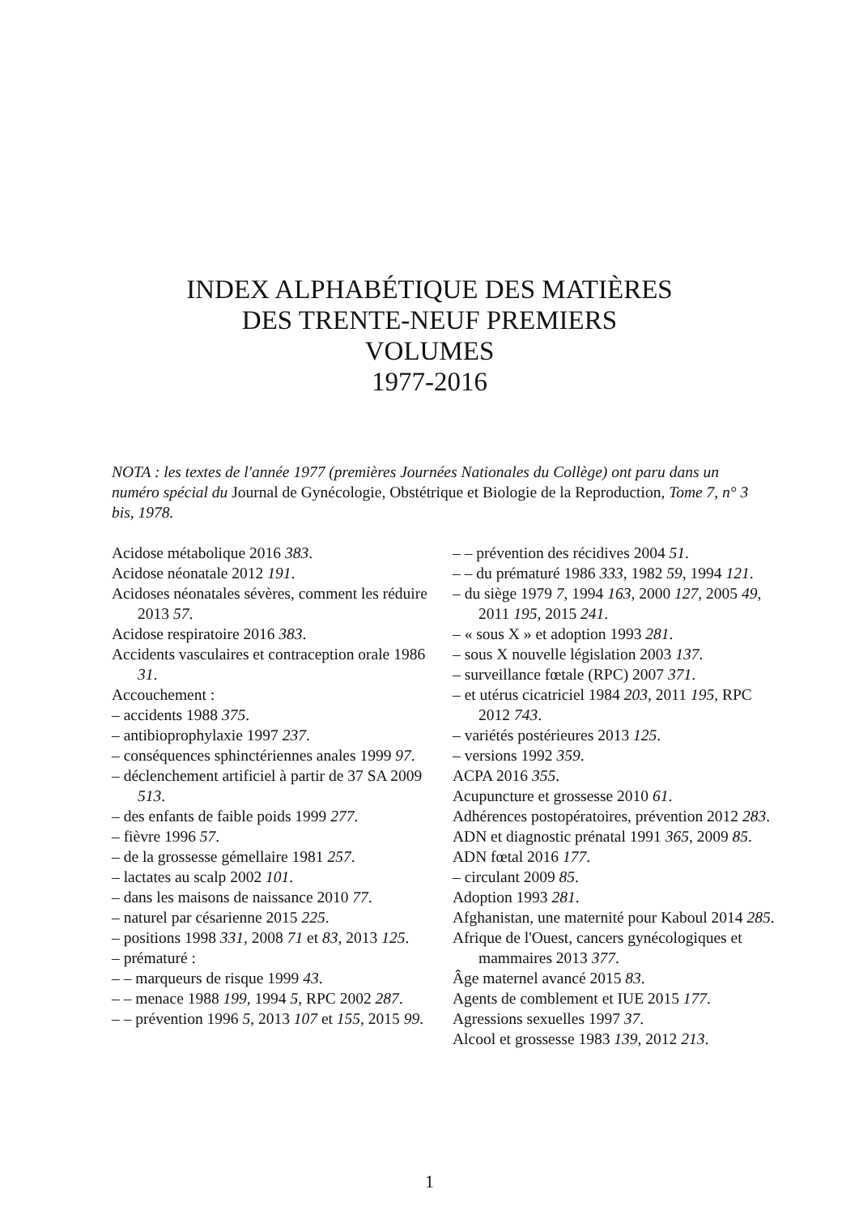INDEX ALPHABÉTIQUE DES MATIÈRES
DES TRENTE-NEUF PREMIERS
VOLUMES
1977-2016
NOTA : les textes de l'année 1977 (premières Journées Nationales du Collège) ont paru dans un numéro spécial du Journal de Gynécologie, Obstétrique et Biologie de la Reproduction, Tome 7, n° 3 bis, 1978.
Acidose métabolique 2016 383.
Acidose néonatale 2012 191.
Acidoses néonatales sévères, comment les réduire 2013 57.
Acidose respiratoire 2016 383.
Accidents vasculaires et contraception orale 1986 31.
Accouchement :
– accidents 1988 375.
– antibioprophylaxie 1997 237.
– conséquences sphinctériennes anales 1999 97.
– déclenchement artificiel à partir de 37 SA 2009 513.
– des enfants de faible poids 1999 277.
– fièvre 1996 57.
– de la grossesse gémellaire 1981 257.
– lactates au scalp 2002 101.
– dans les maisons de naissance 2010 77.
– naturel par césarienne 2015 225.
– positions 1998 331, 2008 71 et 83, 2013 125.
– prématuré :
– – marqueurs de risque 1999 43.
– – menace 1988 199, 1994 5, RPC 2002 287.
– – prévention 1996 5, 2013 107 et 155, 2015 99.
– – prévention des récidives 2004 51.
– – du prématuré 1986 333, 1982 59, 1994 121.
– du siège 1979 7, 1994 163, 2000 127, 2005 49, 2011 195, 2015 241.
– « sous X » et adoption 1993 281.
– sous X nouvelle législation 2003 137.
– surveillance fœtale (RPC) 2007 371.
– et utérus cicatriciel 1984 203, 2011 195, RPC 2012 743.
– variétés postérieures 2013 125.
– versions 1992 359.
ACPA 2016 355.
Acupuncture et grossesse 2010 61.
Adhérences postopératoires, prévention 2012 283.
ADN et diagnostic prénatal 1991 365, 2009 85.
ADN fœtal 2016 177.
– circulant 2009 85.
Adoption 1993 281.
Afghanistan, une maternité pour Kaboul 2014 285.
Afrique de l'Ouest, cancers gynécologiques et mammaires 2013 377.
Âge maternel avancé 2015 83.
Agents de comblement et IUE 2015 177.
Agressions sexuelles 1997 37.
Alcool et grossesse 1983 139, 2012 213.
1